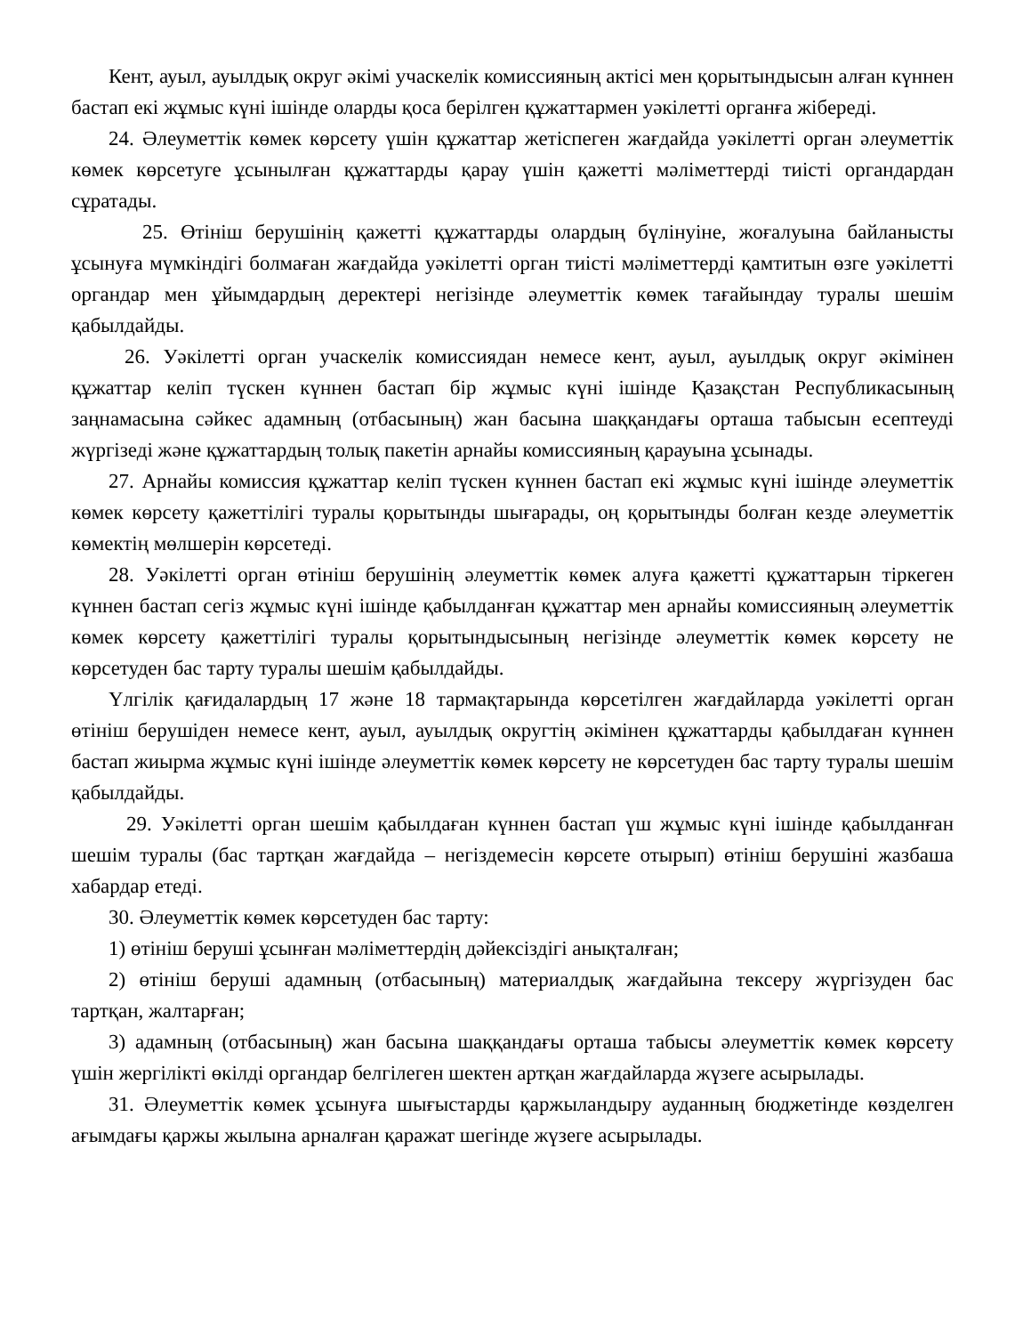Кент, ауыл, ауылдық округ әкімі учаскелік комиссияның актісі мен қорытындысын алған күннен бастап екі жұмыс күні ішінде оларды қоса берілген құжаттармен уәкілетті органға жібереді.
24. Әлеуметтік көмек көрсету үшін құжаттар жетіспеген жағдайда уәкілетті орган әлеуметтік көмек көрсетуге ұсынылған құжаттарды қарау үшін қажетті мәліметтерді тиісті органдардан сұратады.
25. Өтініш берушінің қажетті құжаттарды олардың бүлінуіне, жоғалуына байланысты ұсынуға мүмкіндігі болмаған жағдайда уәкілетті орган тиісті мәліметтерді қамтитын өзге уәкілетті органдар мен ұйымдардың деректері негізінде әлеуметтік көмек тағайындау туралы шешім қабылдайды.
26. Уәкілетті орган учаскелік комиссиядан немесе кент, ауыл, ауылдық округ әкімінен құжаттар келіп түскен күннен бастап бір жұмыс күні ішінде Қазақстан Республикасының заңнамасына сәйкес адамның (отбасының) жан басына шаққандағы орташа табысын есептеуді жүргізеді және құжаттардың толық пакетін арнайы комиссияның қарауына ұсынады.
27. Арнайы комиссия құжаттар келіп түскен күннен бастап екі жұмыс күні ішінде әлеуметтік көмек көрсету қажеттілігі туралы қорытынды шығарады, оң қорытынды болған кезде әлеуметтік көмектің мөлшерін көрсетеді.
28. Уәкілетті орган өтініш берушінің әлеуметтік көмек алуға қажетті құжаттарын тіркеген күннен бастап сегіз жұмыс күні ішінде қабылданған құжаттар мен арнайы комиссияның әлеуметтік көмек көрсету қажеттілігі туралы қорытындысының негізінде әлеуметтік көмек көрсету не көрсетуден бас тарту туралы шешім қабылдайды.
Үлгілік қағидалардың 17 және 18 тармақтарында көрсетілген жағдайларда уәкілетті орган өтініш берушіден немесе кент, ауыл, ауылдық округтің әкімінен құжаттарды қабылдаған күннен бастап жиырма жұмыс күні ішінде әлеуметтік көмек көрсету не көрсетуден бас тарту туралы шешім қабылдайды.
29. Уәкілетті орган шешім қабылдаған күннен бастап үш жұмыс күні ішінде қабылданған шешім туралы (бас тартқан жағдайда – негіздемесін көрсете отырып) өтініш берушіні жазбаша хабардар етеді.
30. Әлеуметтік көмек көрсетуден бас тарту:
1) өтініш беруші ұсынған мәліметтердің дәйексіздігі анықталған;
2) өтініш беруші адамның (отбасының) материалдық жағдайына тексеру жүргізуден бас тартқан, жалтарған;
3) адамның (отбасының) жан басына шаққандағы орташа табысы әлеуметтік көмек көрсету үшін жергілікті өкілді органдар белгілеген шектен артқан жағдайларда жүзеге асырылады.
31. Әлеуметтік көмек ұсынуға шығыстарды қаржыландыру ауданның бюджетінде көзделген ағымдағы қаржы жылына арналған қаражат шегінде жүзеге асырылады.